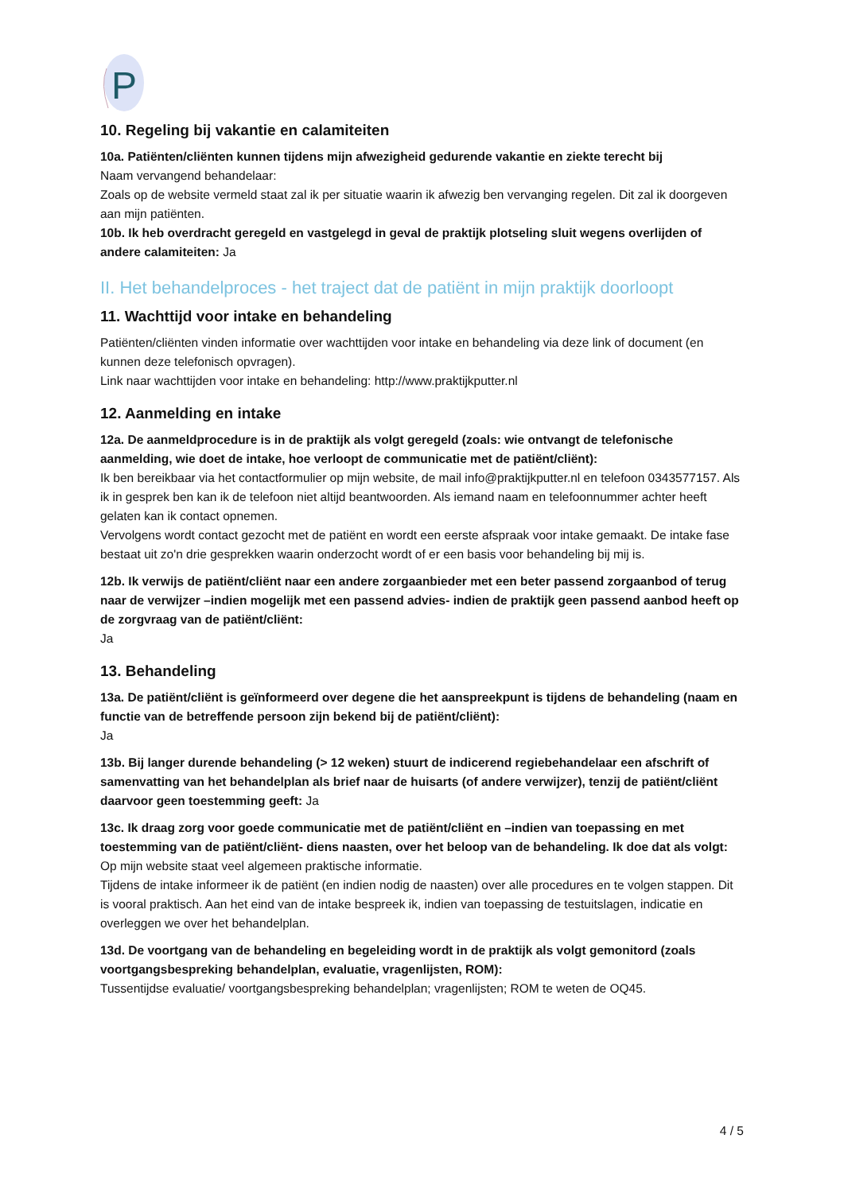P
10. Regeling bij vakantie en calamiteiten
10a. Patiënten/cliënten kunnen tijdens mijn afwezigheid gedurende vakantie en ziekte terecht bij
Naam vervangend behandelaar:
Zoals op de website vermeld staat zal ik per situatie waarin ik afwezig ben vervanging regelen. Dit zal ik doorgeven aan mijn patiënten.
10b. Ik heb overdracht geregeld en vastgelegd in geval de praktijk plotseling sluit wegens overlijden of andere calamiteiten: Ja
II. Het behandelproces - het traject dat de patiënt in mijn praktijk doorloopt
11. Wachttijd voor intake en behandeling
Patiënten/cliënten vinden informatie over wachttijden voor intake en behandeling via deze link of document (en kunnen deze telefonisch opvragen).
Link naar wachttijden voor intake en behandeling: http://www.praktijkputter.nl
12. Aanmelding en intake
12a. De aanmeldprocedure is in de praktijk als volgt geregeld (zoals: wie ontvangt de telefonische aanmelding, wie doet de intake, hoe verloopt de communicatie met de patiënt/cliënt):
Ik ben bereikbaar via het contactformulier op mijn website, de mail info@praktijkputter.nl en telefoon 0343577157. Als ik in gesprek ben kan ik de telefoon niet altijd beantwoorden. Als iemand naam en telefoonnummer achter heeft gelaten kan ik contact opnemen.
Vervolgens wordt contact gezocht met de patiënt en wordt een eerste afspraak voor intake gemaakt. De intake fase bestaat uit zo'n drie gesprekken waarin onderzocht wordt of er een basis voor behandeling bij mij is.
12b. Ik verwijs de patiënt/cliënt naar een andere zorgaanbieder met een beter passend zorgaanbod of terug naar de verwijzer –indien mogelijk met een passend advies- indien de praktijk geen passend aanbod heeft op de zorgvraag van de patiënt/cliënt:
Ja
13. Behandeling
13a. De patiënt/cliënt is geïnformeerd over degene die het aanspreekpunt is tijdens de behandeling (naam en functie van de betreffende persoon zijn bekend bij de patiënt/cliënt):
Ja
13b. Bij langer durende behandeling (> 12 weken) stuurt de indicerend regiebehandelaar een afschrift of samenvatting van het behandelplan als brief naar de huisarts (of andere verwijzer), tenzij de patiënt/cliënt daarvoor geen toestemming geeft: Ja
13c. Ik draag zorg voor goede communicatie met de patiënt/cliënt en –indien van toepassing en met toestemming van de patiënt/cliënt- diens naasten, over het beloop van de behandeling. Ik doe dat als volgt:
Op mijn website staat veel algemeen praktische informatie.
Tijdens de intake informeer ik de patiënt (en indien nodig de naasten) over alle procedures en te volgen stappen. Dit is vooral praktisch. Aan het eind van de intake bespreek ik, indien van toepassing de testuitslagen, indicatie en overleggen we over het behandelplan.
13d. De voortgang van de behandeling en begeleiding wordt in de praktijk als volgt gemonitord (zoals voortgangsbespreking behandelplan, evaluatie, vragenlijsten, ROM):
Tussentijdse evaluatie/ voortgangsbespreking behandelplan; vragenlijsten; ROM te weten de OQ45.
4 / 5